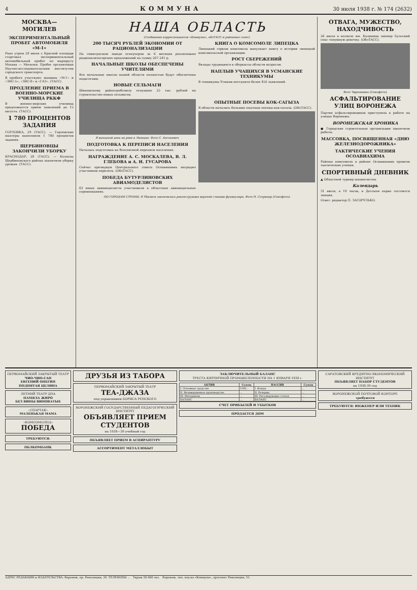4 КОММУНА 30 июля 1938 г. № 174 (2632)
МОСКВА—МОГИЛЕВ
ЭКСПЕРИМЕНТАЛЬНЫЙ ПРОБЕГ АВТОМОБИЛЯ «М-1»
Рано утром 28 июля с Красной площади стартовал экспериментальный автомобильный пробег по маршруту Москва — Могилев. Пробег организован Научно-исследовательским институтом городского транспорта.
В пробеге участвуют машины «М-1» и «ЗИС-5», «ЗИС-8» и «ГАЗ». (ТАСС).
ПРОДЛЕНИЕ ПРИЕМА В ВОЕННО-МОРСКИЕ УЧИЛИЩА РККФ
В военно-морские училища продолжается прием заявлений до 15 августа. (ТАСС).
1 780 ПРОЦЕНТОВ ЗАДАНИЯ
ГОРЛОВКА, 29 (ТАСС). — Горловские шахтеры выполнили 1 780 процентов задания.
ЩЕРБИНОВЦЫ ЗАКОНЧИЛИ УБОРКУ
КРАСНОДАР, 28 (ТАСС). — Колхозы Щербиновского района закончили уборку урожая. (ТАСС).
НАША ОБЛАСТЬ
(Сообщения корреспондентов «Коммуны», облТАСС и районных газет).
200 ТЫСЯЧ РУБЛЕЙ ЭКОНОМИИ ОТ РАЦИОНАЛИЗАЦИИ
На семилукском заводе огнеупоров за 6 месяцев реализовано рационализаторских предложений на сумму 207 241 р.
НАЧАЛЬНЫЕ ШКОЛЫ ОБЕСПЕЧЕНЫ УЧИТЕЛЯМИ
Все начальные школы нашей области полностью будут обеспечены педагогами.
НОВЫЕ СЕЛЬМАГИ
Шишовскому райпотребсоюзу отпущено 25 тыс. рублей на строительство новых сельмагов.
КНИГА О КОМСОМОЛЕ ЛИПЕЦКА
Липецкий горком комсомола выпускает книгу о истории липецкой комсомольской организации.
РОСТ СБЕРЕЖЕНИЙ
Вклады трудящихся в сберкассы области возросли.
НАПЛЫВ УЧАЩИХСЯ В УСМАНСКИЕ ТЕХНИКУМЫ
В техникумы Усмани поступило более 450 заявлений.
В выходной день на реке в Липецке. Фото С. Антоневич.
ПОДГОТОВКА К ПЕРЕПИСИ НАСЕЛЕНИЯ
Началась подготовка ко Всесоюзной переписи населения.
НАГРАЖДЕНИЕ А. С. МОСКАЛЕВА, В. Л. ГЛЕБОВА и А. Н. ГУСАРОВА
Сейчас президиум Центрального совета Осоавиахима наградил участников перелета. (ОблТАСС).
ПОБЕДА БУТУРЛИНОВСКИХ АВИАМОДЕЛИСТОВ
63 юных авиамоделиста участвовали в областных авиамодельных соревнованиях.
ОПЫТНЫЕ ПОСЕВЫ КОК-САГЫЗА
В области начались большие опытные посевы кок-сагыза. (ОблТАСС).
ПО ГОРОДАМ СТРАНЫ. В Тбилиси закончилась реконструкция верхней станции фуникулера. Фото Н. Сторицер (Союзфото).
ОТВАГА, МУЖЕСТВО, НАХОДЧИВОСТЬ
26 июля в колхозе им. Калинина пионер Бульский спас тонувшую девочку. (ОблТАСС).
Фото Чирошнина (Союзфото).
АСФАЛЬТИРОВАНИЕ УЛИЦ ВОРОНЕЖА
Партия асфальтировщиков приступила к работе на улицах Воронежа.
ВОРОНЕЖСКАЯ ХРОНИКА
● Городские строительные организации закончили работы.
МАССОВКА, ПОСВЯЩЕННАЯ «ДНЮ ЖЕЛЕЗНОДОРОЖНИКА»
ТАКТИЧЕСКИЕ УЧЕНИЯ ОСОАВИАХИМА
Районы комсомола в районе Осоавиахима провели тактические учения.
СПОРТИВНЫЙ ДНЕВНИК
▲ Областной турнир шахматистов.
Календарь
31 июля, в 19 часов, в Детском парке состоится лекция.
Ответ. редактор П. ЗАГОРУЛЬКО.
ПЕРВОМАЙСКИЙ ЗАКРЫТЫЙ ТЕАТР
ЧИО-ЧИО-САН
ЕВГЕНИЙ ОНЕГИН
ПОДНЯТАЯ ЦЕЛИНА
ЛЕТНИЙ ТЕАТР ДНА
ПАМЯЛА ЖИРО
БЕЗ ВИНЫ ВИНОВАТЫЕ
«СПАРТАК»
МАЛЕНЬКАЯ МАМА
«КОМСОМОЛЕЦ»
ПОБЕДА
ТРЕБУЮТСЯ:
ОБЛКОМБАНК
ДРУЗЬЯ ИЗ ТАБОРА
ПЕРВОМАЙСКИЙ ЗАКРЫТЫЙ ТЕАТР
ТЕА-ДЖАЗА
под управлением БОРИСА РЕНСКОГО
ВОРОНЕЖСКИЙ ГОСУДАРСТВЕННЫЙ ПЕДАГОГИЧЕСКИЙ ИНСТИТУТ
ОБЪЯВЛЯЕТ ПРИЕМ СТУДЕНТОВ
на 1938—39 учебный год
ОБЪЯВЛЯЕТ ПРИЕМ В АСПИРАНТУРУ
АССОРТИМЕНТ МЕТАЛЛОБЫТ
ЗАКЛЮЧИТЕЛЬНЫЙ БАЛАНС
ТРЕСТА КИРПИЧНОЙ ПРОМЫШЛЕННОСТИ НА 1 ЯНВАРЯ 1938 г.
| АКТИВ | Сумма | ПАССИВ | Сумма |
| --- | --- | --- | --- |
| I. Основные средства | 1182... | I. Фонды | ... |
| II. Незавершенное производство | ... | II. Резервы | ... |
| III. Материалы | ... | III. Регулирующие статьи | ... |
| БАЛАНС | ... | БАЛАНС | ... |
СЧЕТ ПРИБЫЛЕЙ И УБЫТКОВ
ПРОДАЕТСЯ ДОМ
САРАТОВСКИЙ КРЕДИТНО-ЭКОНОМИЧЕСКИЙ ИНСТИТУТ
ОБЪЯВЛЯЕТ НАБОР СТУДЕНТОВ
на 1938-39 год
ВОРОНЕЖСКОЙ ПОЧТОВОЙ КОНТОРЕ
требуются
ТРЕБУЮТСЯ: ИНЖЕНЕР ИЛИ ТЕХНИК
АДРЕС РЕДАКЦИИ и ИЗДАТЕЛЬСТВА: Воронеж, пр. Революции, 39. ТЕЛЕФОНЫ ... Тираж 50 000 экз. Воронеж, тип. изд-ва «Коммуна», проспект Революции, 51.